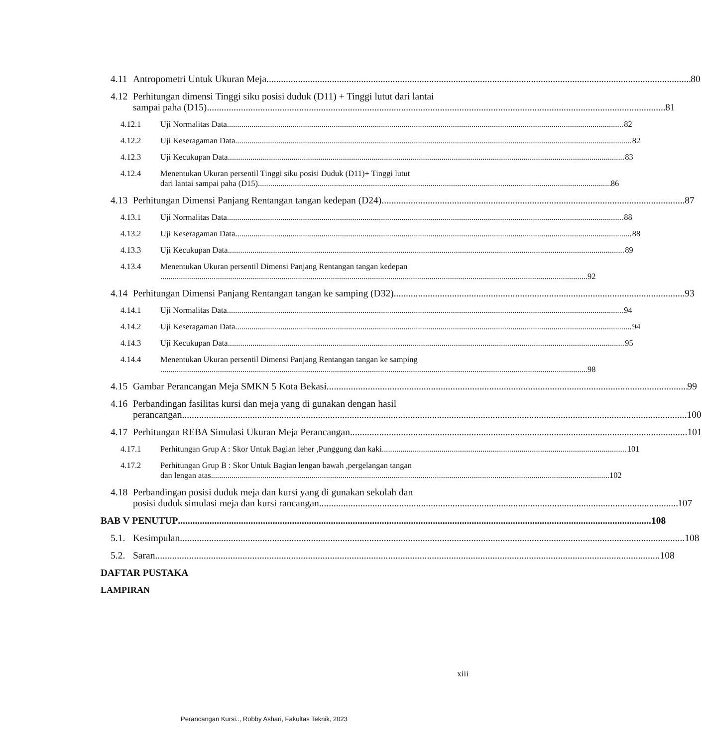4.11 Antropometri Untuk Ukuran Meja 80
4.12 Perhitungan dimensi Tinggi siku posisi duduk (D11) + Tinggi lutut dari lantai
sampai paha (D15) 81
4.12.1 Uji Normalitas Data 82
4.12.2 Uji Keseragaman Data 82
4.12.3 Uji Kecukupan Data 83
4.12.4 Menentukan Ukuran persentil Tinggi siku posisi Duduk (D11)+ Tinggi lutut
dari lantai sampai paha (D15) 86
4.13 Perhitungan Dimensi Panjang Rentangan tangan kedepan (D24) 87
4.13.1 Uji Normalitas Data 88
4.13.2 Uji Keseragaman Data 88
4.13.3 Uji Kecukupan Data 89
4.13.4 Menentukan Ukuran persentil Dimensi Panjang Rentangan tangan kedepan
92
4.14 Perhitungan Dimensi Panjang Rentangan tangan ke samping (D32) 93
4.14.1 Uji Normalitas Data 94
4.14.2 Uji Keseragaman Data 94
4.14.3 Uji Kecukupan Data 95
4.14.4 Menentukan Ukuran persentil Dimensi Panjang Rentangan tangan ke samping
98
4.15 Gambar Perancangan Meja SMKN 5 Kota Bekasi 99
4.16 Perbandingan fasilitas kursi dan meja yang di gunakan dengan hasil
perancangan 100
4.17 Perhitungan REBA Simulasi Ukuran Meja Perancangan 101
4.17.1 Perhitungan Grup A : Skor Untuk Bagian leher ,Punggung dan kaki 101
4.17.2 Perhitungan Grup B : Skor Untuk Bagian lengan bawah ,pergelangan tangan
dan lengan atas 102
4.18 Perbandingan posisi duduk meja dan kursi yang di gunakan sekolah dan
posisi duduk simulasi meja dan kursi rancangan 107
BAB V PENUTUP 108
5.1. Kesimpulan 108
5.2. Saran 108
DAFTAR PUSTAKA
LAMPIRAN
xiii
Perancangan Kursi.., Robby Ashari, Fakultas Teknik, 2023